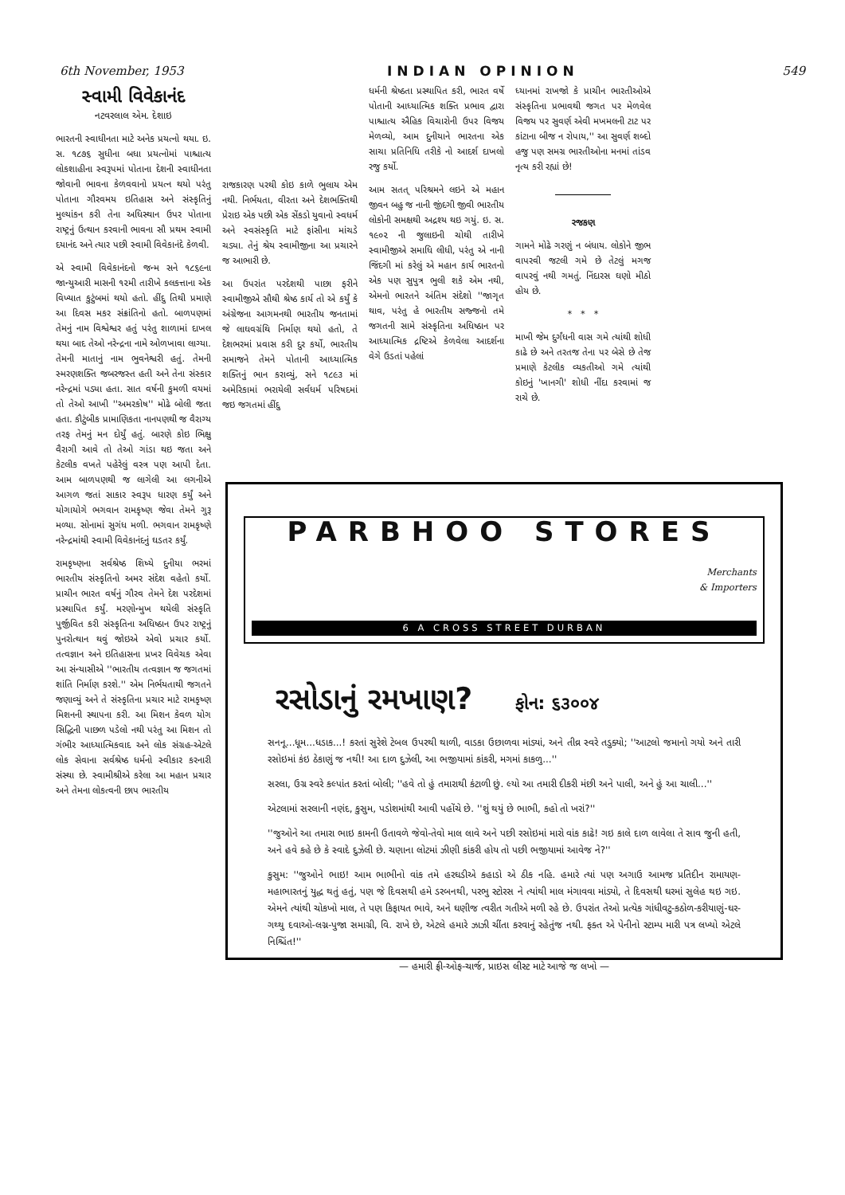6th November, 1953 INDIAN OPINION 549
સ્વામી વિવેકાનંદ
નટવરલાલ એમ. દેશાઇ
ભારતની સ્વાધીનતા માટે અનેક પ્રયત્નો થયા. ઇ. સ. ૧૮૭૬ સુધીના બધા પ્રયત્નોમાં પાશ્ચાત્ય લોકશાહીના સ્વરૂપમાં પોતાના દેશની સ્વાધીનતા જોવાની ભાવના કેળવવાનો પ્રયત્ન થયો પરંતુ પોતાના ગૌરવમય ઇતિહાસ અને સંસ્કૃતિનું મુલ્યાંકન કરી તેના અધિસ્થાન ઉપર પોતાના રાષ્ટ્રનું ઉત્થાન કરવાની ભાવના સૌ પ્રથમ સ્વામી દયાનંદ અને ત્યાર પછી સ્વામી વિવેકાનંદે કેળવી.
એ સ્વામી વિવેકાનંદનો જન્મ સને ૧૮૬૯ના જાન્યુઆરી માસની ૧૨મી તારીખે કલકત્તાના એક વિખ્યાત કુટુંબમાં થયો હતો. હીંદુ તિથી પ્રમાણે આ દિવસ મકર સંક્રાંતિનો હતો. બાળપણમાં તેમનું નામ વિશ્વેશ્વર હતું પરંતુ શાળામાં દાખલ થયા બાદ તેઓ નરેન્દ્રના નામે ઓળખાવા લાગ્યા. તેમની માતાનું નામ ભુવનેશ્વરી હતું. તેમની સ્મરણશક્તિ જબરજસ્ત હતી અને તેના સંસ્કાર નરેન્દ્રમાં પડ્યા હતા. સાત વર્ષની કુમળી વયમાં તો તેઓ આખી ''અમરકોષ'' મોઢે બોલી જતા હતા. કૌટુંબીક પ્રામાણિકતા નાનપણથી જ વૈરાગ્ય તરફ તેમનું મન દોર્યું હતું. બારણે કોઇ ભિક્ષુ વૈરાગી આવે તો તેઓ ગાંડા થઇ જતા અને કેટલીક વખતે પહેરેલું વસ્ત્ર પણ આપી દેતા. આમ બાળપણથી જ લાગેલી આ લગનીએ આગળ જતાં સાકાર સ્વરૂપ ધારણ કર્યું અને યોગાયોગે ભગવાન રામકૃષ્ણ જેવા તેમને ગુરૂ મળ્યા. સોનામાં સુગંધ મળી. ભગવાન રામકૃષ્ણે નરેન્દ્રમાંથી સ્વામી વિવેકાનંદનું ઘડતર કર્યું.
રામકૃષ્ણના સર્વશ્રેષ્ઠ શિષ્યે દુનીયા ભરમાં ભારતીય સંસ્કૃતિનો અમર સંદેશ વહેતો કર્યો. પ્રાચીન ભારત વર્ષનું ગૌરવ તેમને દેશ પરદેશમાં પ્રસ્થાપિત કર્યું. મરણોન્મુખ થયેલી સંસ્કૃતિ પુર્જીવિત કરી સંસ્કૃતિના અધિષ્ઠાન ઉપર રાષ્ટ્રનું પુનરોત્થાન થવું જોઇએ એવો પ્રચાર કર્યો. તત્વજ્ઞાન અને ઇતિહાસના પ્રખર વિવેચક એવા આ સંન્યાસીએ ''ભારતીય તત્વજ્ઞાન જ જગતમાં શાંતિ નિર્માણ કરશે.'' એમ નિર્ભયતાથી જગતને જણાવ્યું અને તે સંસ્કૃતિના પ્રચાર માટે રામકૃષ્ણ મિશનની સ્થાપના કરી. આ મિશન કેવળ યોગ સિદ્ધિની પાછળ પડેલો નથી પરંતુ આ મિશન તો ગંભીર આધ્યાત્મિકવાદ અને લોક સંગ્રહ-એટલે લોક સેવાના સર્વશ્રેષ્ઠ ધર્મનો સ્વીકાર કરનારી સંસ્થા છે. સ્વામીશ્રીએ કરેલા આ મહાન પ્રચાર અને તેમના લોકત્વની છાપ ભારતીય
રાજકારણ પરથી કોઇ કાળે ભુલાય એમ નથી. નિર્ભયતા, વીરતા અને દેશભક્તિથી પ્રેરાઇ એક પછી એક સેંકડો યુવાનો સ્વધર્મ અને સ્વસંસ્કૃતિ માટે ફાંસીના માંચડે ચડ્યા. તેનું શ્રેય સ્વામીજીના આ પ્રચારને જ આભારી છે.
આ ઉપરાંત પરદેશથી પાછા ફરીને સ્વામીજીએ સૌથી શ્રેષ્ઠ કાર્ય તો એ કર્યું કે અંગ્રેજના આગમનથી ભારતીય જનતામાં જે લાઘવગ્રંથિ નિર્માણ થયો હતો, તે દેશભરમાં પ્રવાસ કરી દુર કર્યો, ભારતીય સમાજને તેમને પોતાની આધ્યાત્મિક શક્તિનું ભાન કરાવ્યું, સને ૧૮૯૩ માં અમેરિકામાં ભરાયેલી સર્વધર્મ પરિષદમાં જઇ જગતમાં હીંદુ
ધર્મની શ્રેષ્ઠતા પ્રસ્થાપિત કરી, ભારત વર્ષે પોતાની આધ્યાત્મિક શક્તિ પ્રભાવ દ્વારા પાશ્ચાત્ય ઐહિક વિચારોની ઉપર વિજય મેળવ્યો, આમ દુનીયાને ભારતના એક સાચા પ્રતિનિધિ તરીકે નો આદર્શ દાખલો રજુ કર્યો.
આમ સતત્ પરિશ્રમને લઇને એ મહાન જીવન બહુ જ નાની જીંદગી જીવી ભારતીય લોકોની સમક્ષથી અદ્રશ્ય થઇ ગયું. ઇ. સ. ૧૯૦૨ ની જુલાઇની ચોથી તારીખે સ્વામીજીએ સમાધિ લીધી, પરંતુ એ નાની જિંદગી માં કરેલું એ મહાન કાર્ય ભારતનો એક પણ સુપુત્ર ભુલી શકે એમ નથી, એમનો ભારતને અંતિમ સંદેશો ''જાગૃત થાવ, પરંતુ હે ભારતીય સજ્જનો તમે જગતની સામે સંસ્કૃતિના અધિષ્ઠાન પર આધ્યાત્મિક દ્રષ્ટિએ કેળવેલા આદર્શના વેગે ઉડતાં પહેલાં
ધ્યાનમાં રાખજો કે પ્રાચીન ભારતીઓએ સંસ્કૃતિના પ્રભાવથી જગત પર મેળવેલ વિજય પર સુવર્ણ એવી મખમલની ટાટ પર કાંટાના બીજ ન રોપાય,'' આ સુવર્ણ શબ્દો હજુ પણ સમગ્ર ભારતીઓના મનમાં તાંડવ નૃત્ય કરી રહ્યાં છે!
રજકણ
ગામને મોઢે ગરણું ન બંધાય. લોકોને જીભ વાપરવી જટલી ગમે છે તેટલું મગજ વાપરવું નથી ગમતું. નિંદારસ ઘણો મીઠો હોય છે.
* * *
માખી જેમ દુર્ગંધની વાસ ગમે ત્યાંથી શોધી કાઢે છે અને તરતજ તેના પર બેસે છે તેજ પ્રમાણે કેટલીક વ્યકતીઓ ગમે ત્યાંથી કોઇનું 'ખાનગી' શોધી નીંદા કરવામાં જ રાચે છે.
PARBHOO STORES
Merchants
& Importers
6 A CROSS STREET DURBAN
રસોડાનું રમખાણ? ફોન: ૬૩૦૦૪
સનનૂ...ધૂમ...ધડાક...! કરતાં સુરેશે ટેબલ ઉપરથી થાળી, વાડકા ઉછાળવા માંડ્યાં, અને તીવ્ર સ્વરે તડુક્યો; ''આટલો જમાનો ગયો અને તારી રસોઇમાં કંઇ ઠેકાણું જ નથી! આ દાળ દુઝેલી, આ ભજીયામાં કાંકરી, મગમાં કાકળુ...''
સરલા, ઉગ્ર સ્વરે કલ્પાંત કરતાં બોલી; ''હવે તો હું તમારાથી કંટાળી છું. લ્યો આ તમારી દીકરી મંછી અને પાલી, અને હું આ ચાલી...''
એટલામાં સરલાની નણંદ, કુસુમ, પડોશમાંથી આવી પહોંચે છે. ''શું થયું છે ભાભી, કહો તો ખરાં?''
''જુઓને આ તમારા ભાઇ કામની ઉતાવળે જેવો-તેવો માલ લાવે અને પછી રસોઇમાં મારો વાંક કાઢે! ગઇ કાલે દાળ લાવેલા તે સાવ જુની હતી, અને હવે કહે છે કે સ્વાદે દુઝેલી છે. ચણાના લોટમાં ઝીણી કાંકરી હોય તો પછી ભજીયામાં આવેજ ને?''
કુસુમ: ''જુઓને ભાઇ! આમ ભાભીનો વાંક તમે હરઘડીએ કહાડો એ ઠીક નહિ. હમારે ત્યાં પણ અગાઉ આમજ પ્રતિદીન રામાયણ-મહાભારતનું યુદ્ધ થતું હતું, પણ જે દિવસથી હમે ડરબનથી, પરભુ સ્ટોરસ ને ત્યાંથી માલ મંગાવવા માંડ્યો, તે દિવસથી ઘરમાં સુલેહ થઇ ગઇ. એમને ત્યાંથી ચોકખો માલ, તે પણ કિફાયત ભાવે, અને ઘણીજ ત્વરીત ગતીએ મળી રહે છે. ઉપરાંત તેઓ પ્રત્યેક ગાંધીવટુ-કઠોળ-કરીયાણું-ઘર-ગથ્થુ દવાઓ-લગ્ન-પુજા સમાગ્રી, વિ. રાખે છે, એટલે હમારે ઝાઝી ચીંતા કરવાનું રહેતુંજ નથી. ફક્ત એ પેનીનો સ્ટામ્પ મારી પત્ર લખ્યો એટલે નિશ્ચિંત!''
— હમારી ફ્રી-ઓફ-ચાર્જ, પ્રાઇસ લીસ્ટ માટે આજે જ લખો —